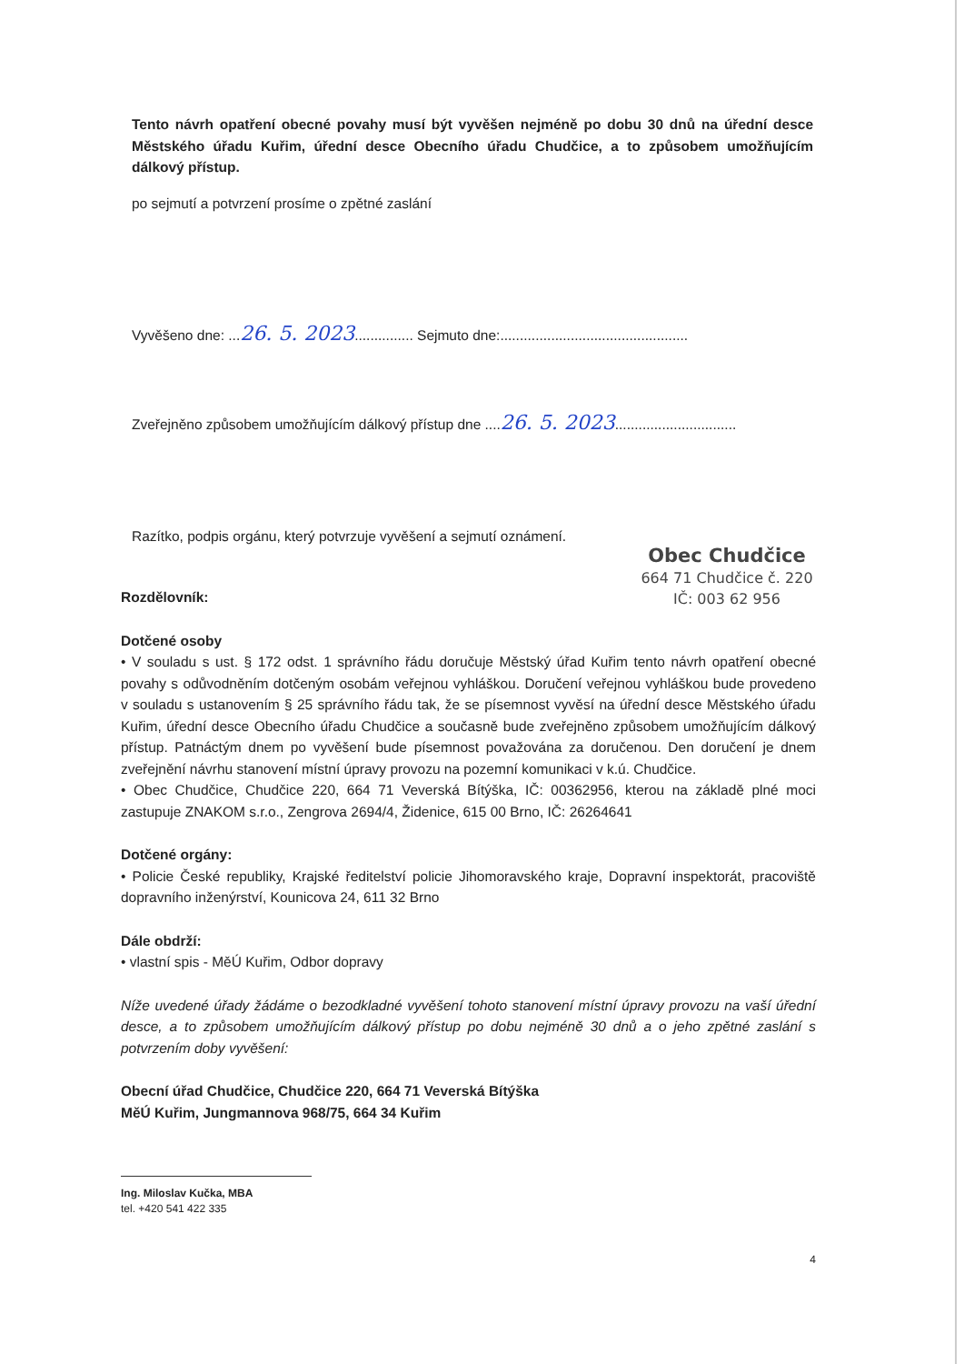Tento návrh opatření obecné povahy musí být vyvěšen nejméně po dobu 30 dnů na úřední desce Městského úřadu Kuřim, úřední desce Obecního úřadu Chudčice, a to způsobem umožňujícím dálkový přístup.
po sejmutí a potvrzení prosíme o zpětné zaslání
Vyvěšeno dne: ...26. 5. 2023............... Sejmuto dne:................................................
Zveřejněno způsobem umožňujícím dálkový přístup dne ....26. 5. 2023...............................
Razítko, podpis orgánu, který potvrzuje vyvěšení a sejmutí oznámení.
Obec Chudčice
664 71 Chudčice č. 220
IČ: 003 62 956
Rozdělovník:
Dotčené osoby
• V souladu s ust. § 172 odst. 1 správního řádu doručuje Městský úřad Kuřim tento návrh opatření obecné povahy s odůvodněním dotčeným osobám veřejnou vyhláškou. Doručení veřejnou vyhláškou bude provedeno v souladu s ustanovením § 25 správního řádu tak, že se písemnost vyvěsí na úřední desce Městského úřadu Kuřim, úřední desce Obecního úřadu Chudčice a současně bude zveřejněno způsobem umožňujícím dálkový přístup. Patnáctým dnem po vyvěšení bude písemnost považována za doručenou. Den doručení je dnem zveřejnění návrhu stanovení místní úpravy provozu na pozemní komunikaci v k.ú. Chudčice.
• Obec Chudčice, Chudčice 220, 664 71 Veverská Bítýška, IČ: 00362956, kterou na základě plné moci zastupuje ZNAKOM s.r.o., Zengrova 2694/4, Židenice, 615 00 Brno, IČ: 26264641
Dotčené orgány:
• Policie České republiky, Krajské ředitelství policie Jihomoravského kraje, Dopravní inspektorát, pracoviště dopravního inženýrství, Kounicova 24, 611 32 Brno
Dále obdrží:
• vlastní spis - MěÚ Kuřim, Odbor dopravy
Níže uvedené úřady žádáme o bezodkladné vyvěšení tohoto stanovení místní úpravy provozu na vaší úřední desce, a to způsobem umožňujícím dálkový přístup po dobu nejméně 30 dnů a o jeho zpětné zaslání s potvrzením doby vyvěšení:
Obecní úřad Chudčice, Chudčice 220, 664 71 Veverská Bítýška
MěÚ Kuřim, Jungmannova 968/75, 664 34 Kuřim
Ing. Miloslav Kučka, MBA
tel. +420 541 422 335
4